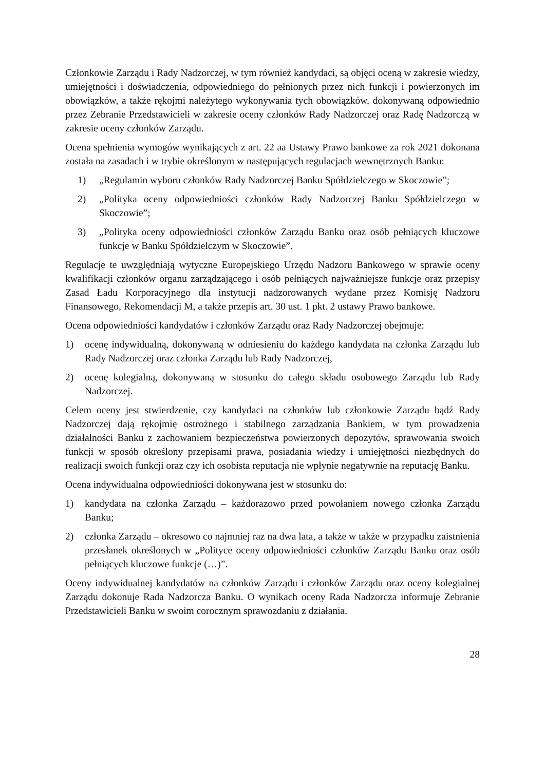Członkowie Zarządu i Rady Nadzorczej, w tym również kandydaci, są objęci oceną w zakresie wiedzy, umiejętności i doświadczenia, odpowiedniego do pełnionych przez nich funkcji i powierzonych im obowiązków, a także rękojmi należytego wykonywania tych obowiązków, dokonywaną odpowiednio przez Zebranie Przedstawicieli w zakresie oceny członków Rady Nadzorczej oraz Radę Nadzorczą w zakresie oceny członków Zarządu.
Ocena spełnienia wymogów wynikających z art. 22 aa Ustawy Prawo bankowe za rok 2021 dokonana została na zasadach i w trybie określonym w następujących regulacjach wewnętrznych Banku:
1) „Regulamin wyboru członków Rady Nadzorczej Banku Spółdzielczego w Skoczowie”;
2) „Polityka oceny odpowiedniości członków Rady Nadzorczej Banku Spółdzielczego w Skoczowie”;
3) „Polityka oceny odpowiedniości członków Zarządu Banku oraz osób pełniących kluczowe funkcje w Banku Spółdzielczym w Skoczowie”.
Regulacje te uwzględniają wytyczne Europejskiego Urzędu Nadzoru Bankowego w sprawie oceny kwalifikacji członków organu zarządzającego i osób pełniących najważniejsze funkcje oraz przepisy Zasad Ładu Korporacyjnego dla instytucji nadzorowanych wydane przez Komisję Nadzoru Finansowego, Rekomendacji M, a także przepis art. 30 ust. 1 pkt. 2 ustawy Prawo bankowe.
Ocena odpowiedniości kandydatów i członków Zarządu oraz Rady Nadzorczej obejmuje:
1) ocenę indywidualną, dokonywaną w odniesieniu do każdego kandydata na członka Zarządu lub Rady Nadzorczej oraz członka Zarządu lub Rady Nadzorczej,
2) ocenę kolegialną, dokonywaną w stosunku do całego składu osobowego Zarządu lub Rady Nadzorczej.
Celem oceny jest stwierdzenie, czy kandydaci na członków lub członkowie Zarządu bądź Rady Nadzorczej dają rękojmię ostrożnego i stabilnego zarządzania Bankiem, w tym prowadzenia działalności Banku z zachowaniem bezpieczeństwa powierzonych depozytów, sprawowania swoich funkcji w sposób określony przepisami prawa, posiadania wiedzy i umiejętności niezbędnych do realizacji swoich funkcji oraz czy ich osobista reputacja nie wpłynie negatywnie na reputację Banku.
Ocena indywidualna odpowiedniości dokonywana jest w stosunku do:
1) kandydata na członka Zarządu – każdorazowo przed powołaniem nowego członka Zarządu Banku;
2) członka Zarządu – okresowo co najmniej raz na dwa lata, a także w także w przypadku zaistnienia przesłanek określonych w „Polityce oceny odpowiedniości członków Zarządu Banku oraz osób pełniących kluczowe funkcje (…)”.
Oceny indywidualnej kandydatów na członków Zarządu i członków Zarządu oraz oceny kolegialnej Zarządu dokonuje Rada Nadzorcza Banku. O wynikach oceny Rada Nadzorcza informuje Zebranie Przedstawicieli Banku w swoim corocznym sprawozdaniu z działania.
28